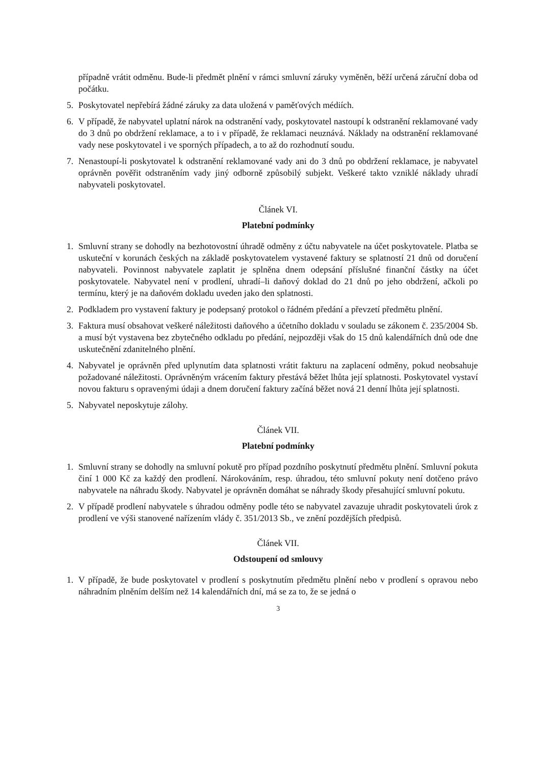případně vrátit odměnu. Bude-li předmět plnění v rámci smluvní záruky vyměněn, běží určená záruční doba od počátku.
5. Poskytovatel nepřebírá žádné záruky za data uložená v paměťových médiích.
6. V případě, že nabyvatel uplatní nárok na odstranění vady, poskytovatel nastoupí k odstranění reklamované vady do 3 dnů po obdržení reklamace, a to i v případě, že reklamaci neuznává. Náklady na odstranění reklamované vady nese poskytovatel i ve sporných případech, a to až do rozhodnutí soudu.
7. Nenastoupí-li poskytovatel k odstranění reklamované vady ani do 3 dnů po obdržení reklamace, je nabyvatel oprávněn pověřit odstraněním vady jiný odborně způsobilý subjekt. Veškeré takto vzniklé náklady uhradí nabyvateli poskytovatel.
Článek VI.
Platební podmínky
1. Smluvní strany se dohodly na bezhotovostní úhradě odměny z účtu nabyvatele na účet poskytovatele. Platba se uskuteční v korunách českých na základě poskytovatelem vystavené faktury se splatností 21 dnů od doručení nabyvateli. Povinnost nabyvatele zaplatit je splněna dnem odepsání příslušné finanční částky na účet poskytovatele. Nabyvatel není v prodlení, uhradí–li daňový doklad do 21 dnů po jeho obdržení, ačkoli po termínu, který je na daňovém dokladu uveden jako den splatnosti.
2. Podkladem pro vystavení faktury je podepsaný protokol o řádném předání a převzetí předmětu plnění.
3. Faktura musí obsahovat veškeré náležitosti daňového a účetního dokladu v souladu se zákonem č. 235/2004 Sb. a musí být vystavena bez zbytečného odkladu po předání, nejpozději však do 15 dnů kalendářních dnů ode dne uskutečnění zdanitelného plnění.
4. Nabyvatel je oprávněn před uplynutím data splatnosti vrátit fakturu na zaplacení odměny, pokud neobsahuje požadované náležitosti. Oprávněným vrácením faktury přestává běžet lhůta její splatnosti. Poskytovatel vystaví novou fakturu s opravenými údaji a dnem doručení faktury začíná běžet nová 21 denní lhůta její splatnosti.
5. Nabyvatel neposkytuje zálohy.
Článek VII.
Platební podmínky
1. Smluvní strany se dohodly na smluvní pokutě pro případ pozdního poskytnutí předmětu plnění. Smluvní pokuta činí 1 000 Kč za každý den prodlení. Nárokováním, resp. úhradou, této smluvní pokuty není dotčeno právo nabyvatele na náhradu škody. Nabyvatel je oprávněn domáhat se náhrady škody přesahující smluvní pokutu.
2. V případě prodlení nabyvatele s úhradou odměny podle této se nabyvatel zavazuje uhradit poskytovateli úrok z prodlení ve výši stanovené nařízením vlády č. 351/2013 Sb., ve znění pozdějších předpisů.
Článek VII.
Odstoupení od smlouvy
1. V případě, že bude poskytovatel v prodlení s poskytnutím předmětu plnění nebo v prodlení s opravou nebo náhradním plněním delším než 14 kalendářních dní, má se za to, že se jedná o
3